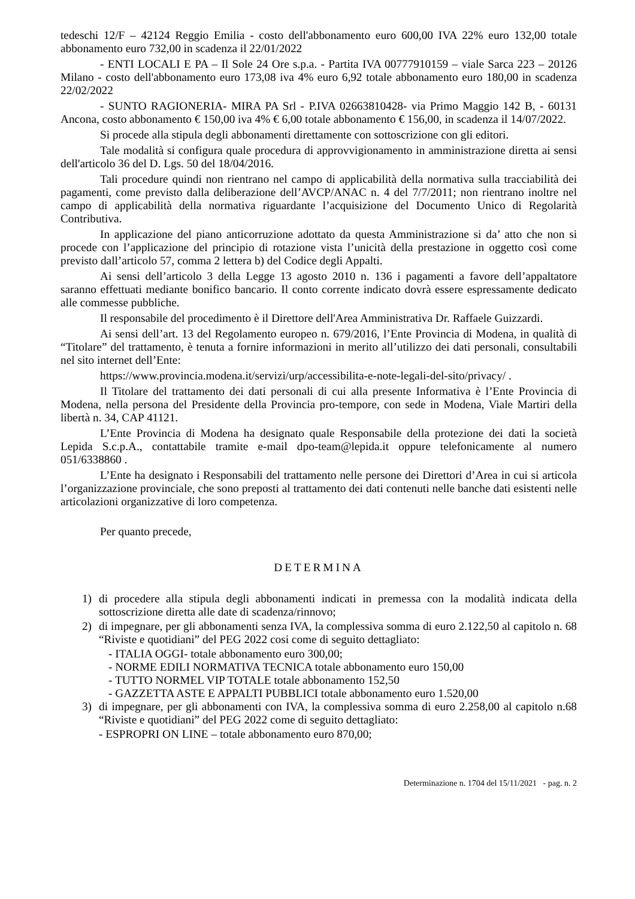tedeschi 12/F – 42124 Reggio Emilia - costo dell'abbonamento euro 600,00 IVA 22% euro 132,00 totale abbonamento euro 732,00 in scadenza il 22/01/2022
- ENTI LOCALI E PA – Il Sole 24 Ore s.p.a. - Partita IVA 00777910159 – viale Sarca 223 – 20126 Milano - costo dell'abbonamento euro 173,08 iva 4% euro 6,92 totale abbonamento euro 180,00 in scadenza 22/02/2022
- SUNTO RAGIONERIA- MIRA PA Srl - P.IVA 02663810428- via Primo Maggio 142 B, - 60131 Ancona, costo abbonamento € 150,00 iva 4% € 6,00 totale abbonamento € 156,00, in scadenza il 14/07/2022.
Si procede alla stipula degli abbonamenti direttamente con sottoscrizione con gli editori.
Tale modalità si configura quale procedura di approvvigionamento in amministrazione diretta ai sensi dell'articolo 36 del D. Lgs. 50 del 18/04/2016.
Tali procedure quindi non rientrano nel campo di applicabilità della normativa sulla tracciabilità dei pagamenti, come previsto dalla deliberazione dell’AVCP/ANAC n. 4 del 7/7/2011; non rientrano inoltre nel campo di applicabilità della normativa riguardante l’acquisizione del Documento Unico di Regolarità Contributiva.
In applicazione del piano anticorruzione adottato da questa Amministrazione si da’ atto che non si procede con l’applicazione del principio di rotazione vista l’unicità della prestazione in oggetto così come previsto dall’articolo 57, comma 2 lettera b) del Codice degli Appalti.
Ai sensi dell’articolo 3 della Legge 13 agosto 2010 n. 136 i pagamenti a favore dell’appaltatore saranno effettuati mediante bonifico bancario. Il conto corrente indicato dovrà essere espressamente dedicato alle commesse pubbliche.
Il responsabile del procedimento è il Direttore dell'Area Amministrativa Dr. Raffaele Guizzardi.
Ai sensi dell’art. 13 del Regolamento europeo n. 679/2016, l’Ente Provincia di Modena, in qualità di “Titolare” del trattamento, è tenuta a fornire informazioni in merito all’utilizzo dei dati personali, consultabili nel sito internet dell’Ente:
https://www.provincia.modena.it/servizi/urp/accessibilita-e-note-legali-del-sito/privacy/ .
Il Titolare del trattamento dei dati personali di cui alla presente Informativa è l’Ente Provincia di Modena, nella persona del Presidente della Provincia pro-tempore, con sede in Modena, Viale Martiri della libertà n. 34, CAP 41121.
L’Ente Provincia di Modena ha designato quale Responsabile della protezione dei dati la società Lepida S.c.p.A., contattabile tramite e-mail dpo-team@lepida.it oppure telefonicamente al numero 051/6338860 .
L’Ente ha designato i Responsabili del trattamento nelle persone dei Direttori d’Area in cui si articola l’organizzazione provinciale, che sono preposti al trattamento dei dati contenuti nelle banche dati esistenti nelle articolazioni organizzative di loro competenza.
Per quanto precede,
DETERMINA
1) di procedere alla stipula degli abbonamenti indicati in premessa con la modalità indicata della sottoscrizione diretta alle date di scadenza/rinnovo;
2) di impegnare, per gli abbonamenti senza IVA, la complessiva somma di euro 2.122,50 al capitolo n. 68 “Riviste e quotidiani” del PEG 2022 cosi come di seguito dettagliato:
- ITALIA OGGI- totale abbonamento euro 300,00;
- NORME EDILI NORMATIVA TECNICA totale abbonamento euro 150,00
- TUTTO NORMEL VIP TOTALE totale abbonamento 152,50
- GAZZETTA ASTE E APPALTI PUBBLICI totale abbonamento euro 1.520,00
3) di impegnare, per gli abbonamenti con IVA, la complessiva somma di euro 2.258,00 al capitolo n.68 “Riviste e quotidiani” del PEG 2022 come di seguito dettagliato:
- ESPROPRI ON LINE – totale abbonamento euro 870,00;
Determinazione n. 1704 del 15/11/2021 - pag. n. 2